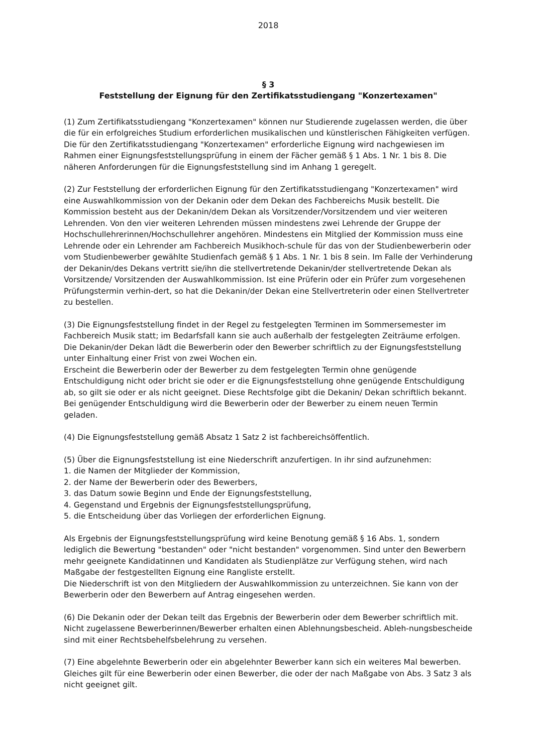2018
§ 3
Feststellung der Eignung für den Zertifikatsstudiengang "Konzertexamen"
(1) Zum Zertifikatsstudiengang "Konzertexamen" können nur Studierende zugelassen werden, die über die für ein erfolgreiches Studium erforderlichen musikalischen und künstlerischen Fähigkeiten verfügen. Die für den Zertifikatsstudiengang "Konzertexamen" erforderliche Eignung wird nachgewiesen im Rahmen einer Eignungsfeststellungsprüfung in einem der Fächer gemäß § 1 Abs. 1 Nr. 1 bis 8. Die näheren Anforderungen für die Eignungsfeststellung sind im Anhang 1 geregelt.
(2) Zur Feststellung der erforderlichen Eignung für den Zertifikatsstudiengang "Konzertexamen" wird eine Auswahlkommission von der Dekanin oder dem Dekan des Fachbereichs Musik bestellt. Die Kommission besteht aus der Dekanin/dem Dekan als Vorsitzender/Vorsitzendem und vier weiteren Lehrenden. Von den vier weiteren Lehrenden müssen mindestens zwei Lehrende der Gruppe der Hochschullehrerinnen/Hochschullehrer angehören. Mindestens ein Mitglied der Kommission muss eine Lehrende oder ein Lehrender am Fachbereich Musikhoch-schule für das von der Studienbewerberin oder vom Studienbewerber gewählte Studienfach gemäß § 1 Abs. 1 Nr. 1 bis 8 sein. Im Falle der Verhinderung der Dekanin/des Dekans vertritt sie/ihn die stellvertretende Dekanin/der stellvertretende Dekan als Vorsitzende/ Vorsitzenden der Auswahlkommission. Ist eine Prüferin oder ein Prüfer zum vorgesehenen Prüfungstermin verhin-dert, so hat die Dekanin/der Dekan eine Stellvertreterin oder einen Stellvertreter zu bestellen.
(3) Die Eignungsfeststellung findet in der Regel zu festgelegten Terminen im Sommersemester im Fachbereich Musik statt; im Bedarfsfall kann sie auch außerhalb der festgelegten Zeiträume erfolgen. Die Dekanin/der Dekan lädt die Bewerberin oder den Bewerber schriftlich zu der Eignungsfeststellung unter Einhaltung einer Frist von zwei Wochen ein.
Erscheint die Bewerberin oder der Bewerber zu dem festgelegten Termin ohne genügende Entschuldigung nicht oder bricht sie oder er die Eignungsfeststellung ohne genügende Entschuldigung ab, so gilt sie oder er als nicht geeignet. Diese Rechtsfolge gibt die Dekanin/ Dekan schriftlich bekannt. Bei genügender Entschuldigung wird die Bewerberin oder der Bewerber zu einem neuen Termin geladen.
(4) Die Eignungsfeststellung gemäß Absatz 1 Satz 2 ist fachbereichsöffentlich.
(5) Über die Eignungsfeststellung ist eine Niederschrift anzufertigen. In ihr sind aufzunehmen:
1. die Namen der Mitglieder der Kommission,
2. der Name der Bewerberin oder des Bewerbers,
3. das Datum sowie Beginn und Ende der Eignungsfeststellung,
4. Gegenstand und Ergebnis der Eignungsfeststellungsprüfung,
5. die Entscheidung über das Vorliegen der erforderlichen Eignung.
Als Ergebnis der Eignungsfeststellungsprüfung wird keine Benotung gemäß § 16 Abs. 1, sondern lediglich die Bewertung "bestanden" oder "nicht bestanden" vorgenommen. Sind unter den Bewerbern mehr geeignete Kandidatinnen und Kandidaten als Studienplätze zur Verfügung stehen, wird nach Maßgabe der festgestellten Eignung eine Rangliste erstellt.
Die Niederschrift ist von den Mitgliedern der Auswahlkommission zu unterzeichnen. Sie kann von der Bewerberin oder den Bewerbern auf Antrag eingesehen werden.
(6) Die Dekanin oder der Dekan teilt das Ergebnis der Bewerberin oder dem Bewerber schriftlich mit. Nicht zugelassene Bewerberinnen/Bewerber erhalten einen Ablehnungsbescheid. Ableh-nungsbescheide sind mit einer Rechtsbehelfsbelehrung zu versehen.
(7) Eine abgelehnte Bewerberin oder ein abgelehnter Bewerber kann sich ein weiteres Mal bewerben. Gleiches gilt für eine Bewerberin oder einen Bewerber, die oder der nach Maßgabe von Abs. 3 Satz 3 als nicht geeignet gilt.